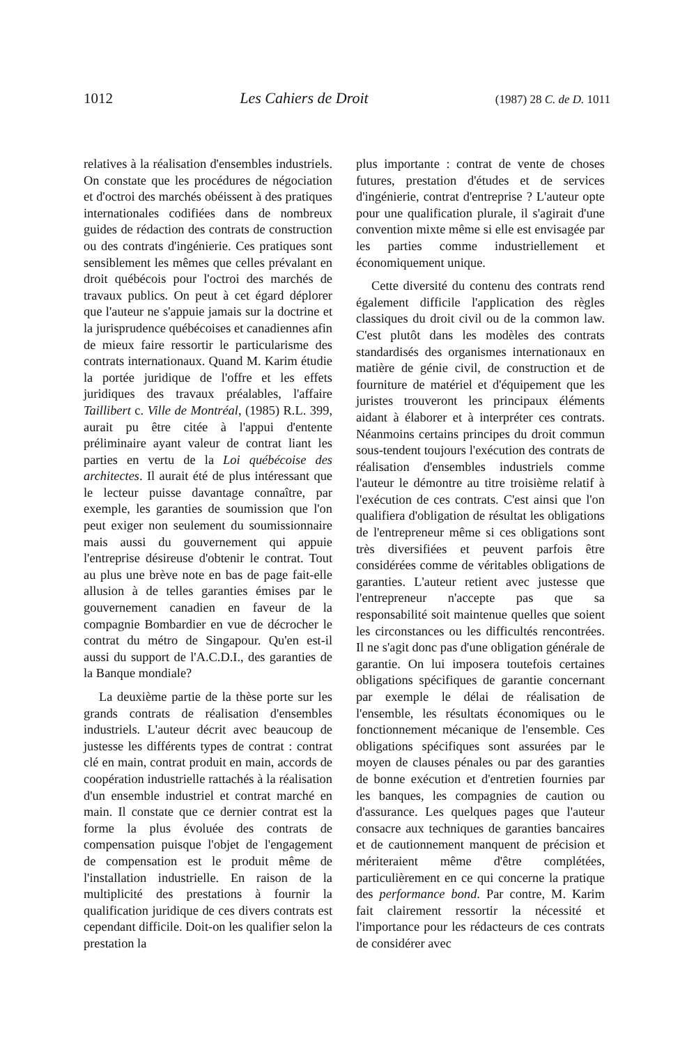1012 Les Cahiers de Droit (1987) 28 C. de D. 1011
relatives à la réalisation d'ensembles industriels. On constate que les procédures de négociation et d'octroi des marchés obéissent à des pratiques internationales codifiées dans de nombreux guides de rédaction des contrats de construction ou des contrats d'ingénierie. Ces pratiques sont sensiblement les mêmes que celles prévalant en droit québécois pour l'octroi des marchés de travaux publics. On peut à cet égard déplorer que l'auteur ne s'appuie jamais sur la doctrine et la jurisprudence québécoises et canadiennes afin de mieux faire ressortir le particularisme des contrats internationaux. Quand M. Karim étudie la portée juridique de l'offre et les effets juridiques des travaux préalables, l'affaire Taillibert c. Ville de Montréal, (1985) R.L. 399, aurait pu être citée à l'appui d'entente préliminaire ayant valeur de contrat liant les parties en vertu de la Loi québécoise des architectes. Il aurait été de plus intéressant que le lecteur puisse davantage connaître, par exemple, les garanties de soumission que l'on peut exiger non seulement du soumissionnaire mais aussi du gouvernement qui appuie l'entreprise désireuse d'obtenir le contrat. Tout au plus une brève note en bas de page fait-elle allusion à de telles garanties émises par le gouvernement canadien en faveur de la compagnie Bombardier en vue de décrocher le contrat du métro de Singapour. Qu'en est-il aussi du support de l'A.C.D.I., des garanties de la Banque mondiale?
La deuxième partie de la thèse porte sur les grands contrats de réalisation d'ensembles industriels. L'auteur décrit avec beaucoup de justesse les différents types de contrat : contrat clé en main, contrat produit en main, accords de coopération industrielle rattachés à la réalisation d'un ensemble industriel et contrat marché en main. Il constate que ce dernier contrat est la forme la plus évoluée des contrats de compensation puisque l'objet de l'engagement de compensation est le produit même de l'installation industrielle. En raison de la multiplicité des prestations à fournir la qualification juridique de ces divers contrats est cependant difficile. Doit-on les qualifier selon la prestation la
plus importante : contrat de vente de choses futures, prestation d'études et de services d'ingénierie, contrat d'entreprise ? L'auteur opte pour une qualification plurale, il s'agirait d'une convention mixte même si elle est envisagée par les parties comme industriellement et économiquement unique.
Cette diversité du contenu des contrats rend également difficile l'application des règles classiques du droit civil ou de la common law. C'est plutôt dans les modèles des contrats standardisés des organismes internationaux en matière de génie civil, de construction et de fourniture de matériel et d'équipement que les juristes trouveront les principaux éléments aidant à élaborer et à interpréter ces contrats. Néanmoins certains principes du droit commun sous-tendent toujours l'exécution des contrats de réalisation d'ensembles industriels comme l'auteur le démontre au titre troisième relatif à l'exécution de ces contrats. C'est ainsi que l'on qualifiera d'obligation de résultat les obligations de l'entrepreneur même si ces obligations sont très diversifiées et peuvent parfois être considérées comme de véritables obligations de garanties. L'auteur retient avec justesse que l'entrepreneur n'accepte pas que sa responsabilité soit maintenue quelles que soient les circonstances ou les difficultés rencontrées. Il ne s'agit donc pas d'une obligation générale de garantie. On lui imposera toutefois certaines obligations spécifiques de garantie concernant par exemple le délai de réalisation de l'ensemble, les résultats économiques ou le fonctionnement mécanique de l'ensemble. Ces obligations spécifiques sont assurées par le moyen de clauses pénales ou par des garanties de bonne exécution et d'entretien fournies par les banques, les compagnies de caution ou d'assurance. Les quelques pages que l'auteur consacre aux techniques de garanties bancaires et de cautionnement manquent de précision et mériteraient même d'être complétées, particulièrement en ce qui concerne la pratique des performance bond. Par contre, M. Karim fait clairement ressortir la nécessité et l'importance pour les rédacteurs de ces contrats de considérer avec